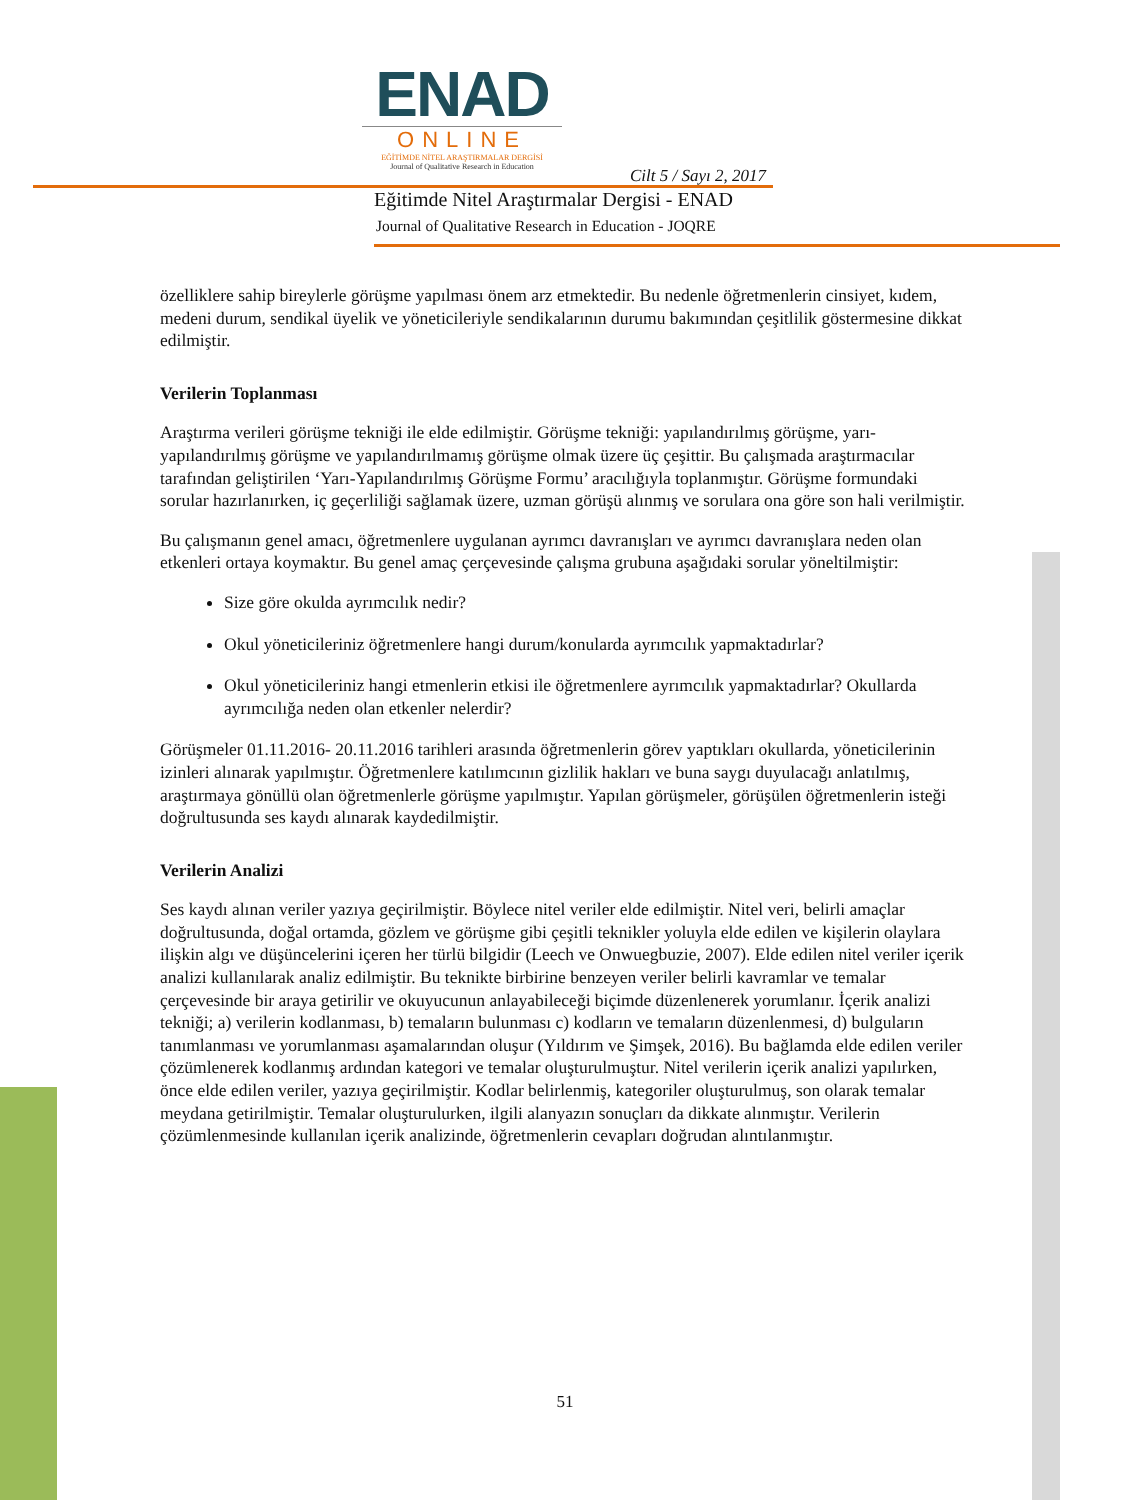ENAD
ONLINE
EĞİTİMDE NİTEL ARAŞTIRMALAR DERGİSİ
Journal of Qualitative Research in Education
Cilt 5 / Sayı 2, 2017
Eğitimde Nitel Araştırmalar Dergisi - ENAD
Journal of Qualitative Research in Education - JOQRE
özelliklere sahip bireylerle görüşme yapılması önem arz etmektedir. Bu nedenle öğretmenlerin cinsiyet, kıdem, medeni durum, sendikal üyelik ve yöneticileriyle sendikalarının durumu bakımından çeşitlilik göstermesine dikkat edilmiştir.
Verilerin Toplanması
Araştırma verileri görüşme tekniği ile elde edilmiştir. Görüşme tekniği: yapılandırılmış görüşme, yarı-yapılandırılmış görüşme ve yapılandırılmamış görüşme olmak üzere üç çeşittir. Bu çalışmada araştırmacılar tarafından geliştirilen ‘Yarı-Yapılandırılmış Görüşme Formu’ aracılığıyla toplanmıştır. Görüşme formundaki sorular hazırlanırken, iç geçerliliği sağlamak üzere, uzman görüşü alınmış ve sorulara ona göre son hali verilmiştir.
Bu çalışmanın genel amacı, öğretmenlere uygulanan ayrımcı davranışları ve ayrımcı davranışlara neden olan etkenleri ortaya koymaktır. Bu genel amaç çerçevesinde çalışma grubuna aşağıdaki sorular yöneltilmiştir:
Size göre okulda ayrımcılık nedir?
Okul yöneticileriniz öğretmenlere hangi durum/konularda ayrımcılık yapmaktadırlar?
Okul yöneticileriniz hangi etmenlerin etkisi ile öğretmenlere ayrımcılık yapmaktadırlar? Okullarda ayrımcılığa neden olan etkenler nelerdir?
Görüşmeler 01.11.2016- 20.11.2016 tarihleri arasında öğretmenlerin görev yaptıkları okullarda, yöneticilerinin izinleri alınarak yapılmıştır. Öğretmenlere katılımcının gizlilik hakları ve buna saygı duyulacağı anlatılmış, araştırmaya gönüllü olan öğretmenlerle görüşme yapılmıştır. Yapılan görüşmeler, görüşülen öğretmenlerin isteği doğrultusunda ses kaydı alınarak kaydedilmiştir.
Verilerin Analizi
Ses kaydı alınan veriler yazıya geçirilmiştir. Böylece nitel veriler elde edilmiştir. Nitel veri, belirli amaçlar doğrultusunda, doğal ortamda, gözlem ve görüşme gibi çeşitli teknikler yoluyla elde edilen ve kişilerin olaylara ilişkin algı ve düşüncelerini içeren her türlü bilgidir (Leech ve Onwuegbuzie, 2007). Elde edilen nitel veriler içerik analizi kullanılarak analiz edilmiştir. Bu teknikte birbirine benzeyen veriler belirli kavramlar ve temalar çerçevesinde bir araya getirilir ve okuyucunun anlayabileceği biçimde düzenlenerek yorumlanır. İçerik analizi tekniği; a) verilerin kodlanması, b) temaların bulunması c) kodların ve temaların düzenlenmesi, d) bulguların tanımlanması ve yorumlanması aşamalarından oluşur (Yıldırım ve Şimşek, 2016). Bu bağlamda elde edilen veriler çözümlenerek kodlanmış ardından kategori ve temalar oluşturulmuştur. Nitel verilerin içerik analizi yapılırken, önce elde edilen veriler, yazıya geçirilmiştir. Kodlar belirlenmiş, kategoriler oluşturulmuş, son olarak temalar meydana getirilmiştir. Temalar oluşturulurken, ilgili alanyazın sonuçları da dikkate alınmıştır. Verilerin çözümlenmesinde kullanılan içerik analizinde, öğretmenlerin cevapları doğrudan alıntılanmıştır.
51